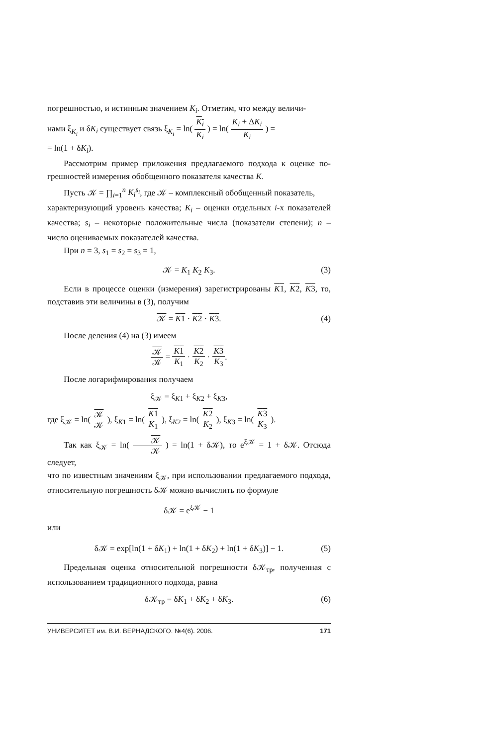погрешностью, и истинным значением K<sub>i</sub>. Отметим, что между величи-
нами ξ<sub>K<sub>i</sub></sub> и δK<sub>i</sub> существует связь ξ<sub>K<sub>i</sub></sub> = ln( K<sub>i</sub> K<sub>i</sub> ) = ln( K<sub>i</sub> + ΔK<sub>i</sub> K<sub>i</sub> ) =
= ln(1 + δK<sub>i</sub>).
Рассмотрим пример приложения предлагаемого подхода к оценке по­грешностей измерения обобщенного показателя качества K.
Пусть 𝒦 = ∏<sub>i=1</sub><sup>n</sup> K<sub>i</sub><sup>s<sub>i</sub></sup>, где 𝒦 – комплексный обобщенный показатель,
характеризующий уровень качества; K<sub>i</sub> – оценки отдельных i-х показате­лей качества; s<sub>i</sub> – некоторые положительные числа (показатели степени); n – число оцениваемых показателей качества.
При n = 3, s<sub>1</sub> = s<sub>2</sub> = s<sub>3</sub> = 1,
𝒦 = K<sub>1</sub> K<sub>2</sub> K<sub>3</sub>. (3)
Если в процессе оценки (измерения) зарегистрированы K1, K2, K3, то, подставив эти величины в (3), получим
𝒦 = K1 · K2 · K3. (4)
После деления (4) на (3) имеем
𝒦 𝒦 = K1 K<sub>1</sub> · K2 K<sub>2</sub> · K3 K<sub>3</sub>.
После логарифмирования получаем
ξ<sub>𝒦</sub> = ξ<sub>K1</sub> + ξ<sub>K2</sub> + ξ<sub>K3</sub>,
где ξ<sub>𝒦</sub> = ln( 𝒦 𝒦 ), ξ<sub>K1</sub> = ln( K1 K<sub>1</sub> ), ξ<sub>K2</sub> = ln( K2 K<sub>2</sub> ), ξ<sub>K3</sub> = ln( K3 K<sub>3</sub> ).
Так как ξ<sub>𝒦</sub> = ln( 𝒦 𝒦 ) = ln(1 + δ𝒦), то e<sup>ξ𝒦</sup> = 1 + δ𝒦. Отсюда следует,
что по известным значениям ξ<sub>𝒦</sub>, при использовании предлагаемого под­хода, относительную погрешность δ𝒦 можно вычислить по формуле
δ𝒦 = e<sup>ξ𝒦</sup> − 1
или
δ𝒦 = exp[ln(1 + δK<sub>1</sub>) + ln(1 + δK<sub>2</sub>) + ln(1 + δK<sub>3</sub>)] − 1. (5)
Предельная оценка относительной погрешности δ𝒦<sub>тр</sub>, полученная с использованием традиционного подхода, равна
δ𝒦<sub>тр</sub> = δK<sub>1</sub> + δK<sub>2</sub> + δK<sub>3</sub>. (6)
УНИВЕРСИТЕТ им. В.И. ВЕРНАДСКОГО. №4(6). 2006. 171